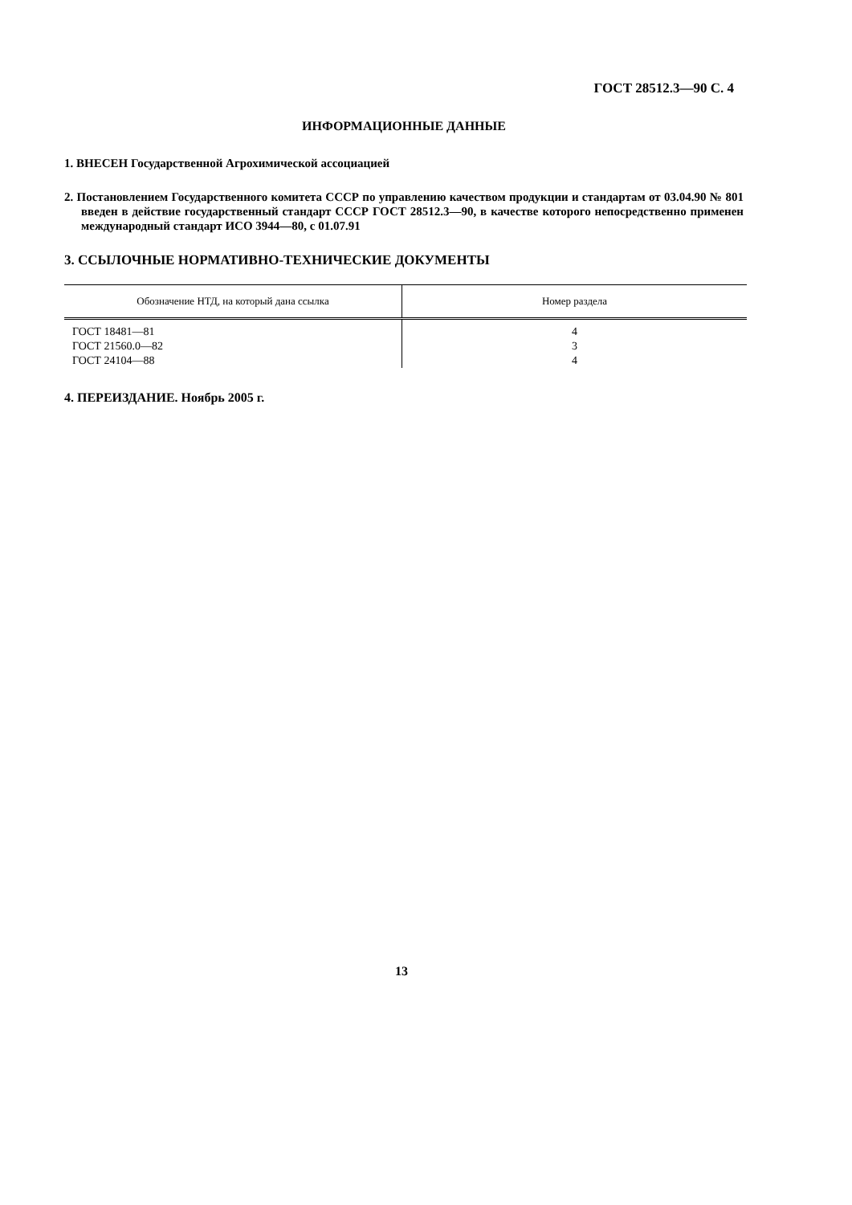ГОСТ 28512.3—90 С. 4
ИНФОРМАЦИОННЫЕ ДАННЫЕ
1. ВНЕСЕН Государственной Агрохимической ассоциацией
2. Постановлением Государственного комитета СССР по управлению качеством продукции и стандартам от 03.04.90 № 801 введен в действие государственный стандарт СССР ГОСТ 28512.3—90, в качестве которого непосредственно применен международный стандарт ИСО 3944—80, с 01.07.91
3. ССЫЛОЧНЫЕ НОРМАТИВНО-ТЕХНИЧЕСКИЕ ДОКУМЕНТЫ
| Обозначение НТД, на который дана ссылка | Номер раздела |
| --- | --- |
| ГОСТ 18481—81 ГОСТ 21560.0—82 ГОСТ 24104—88 | 4 3 4 |
4. ПЕРЕИЗДАНИЕ. Ноябрь 2005 г.
13